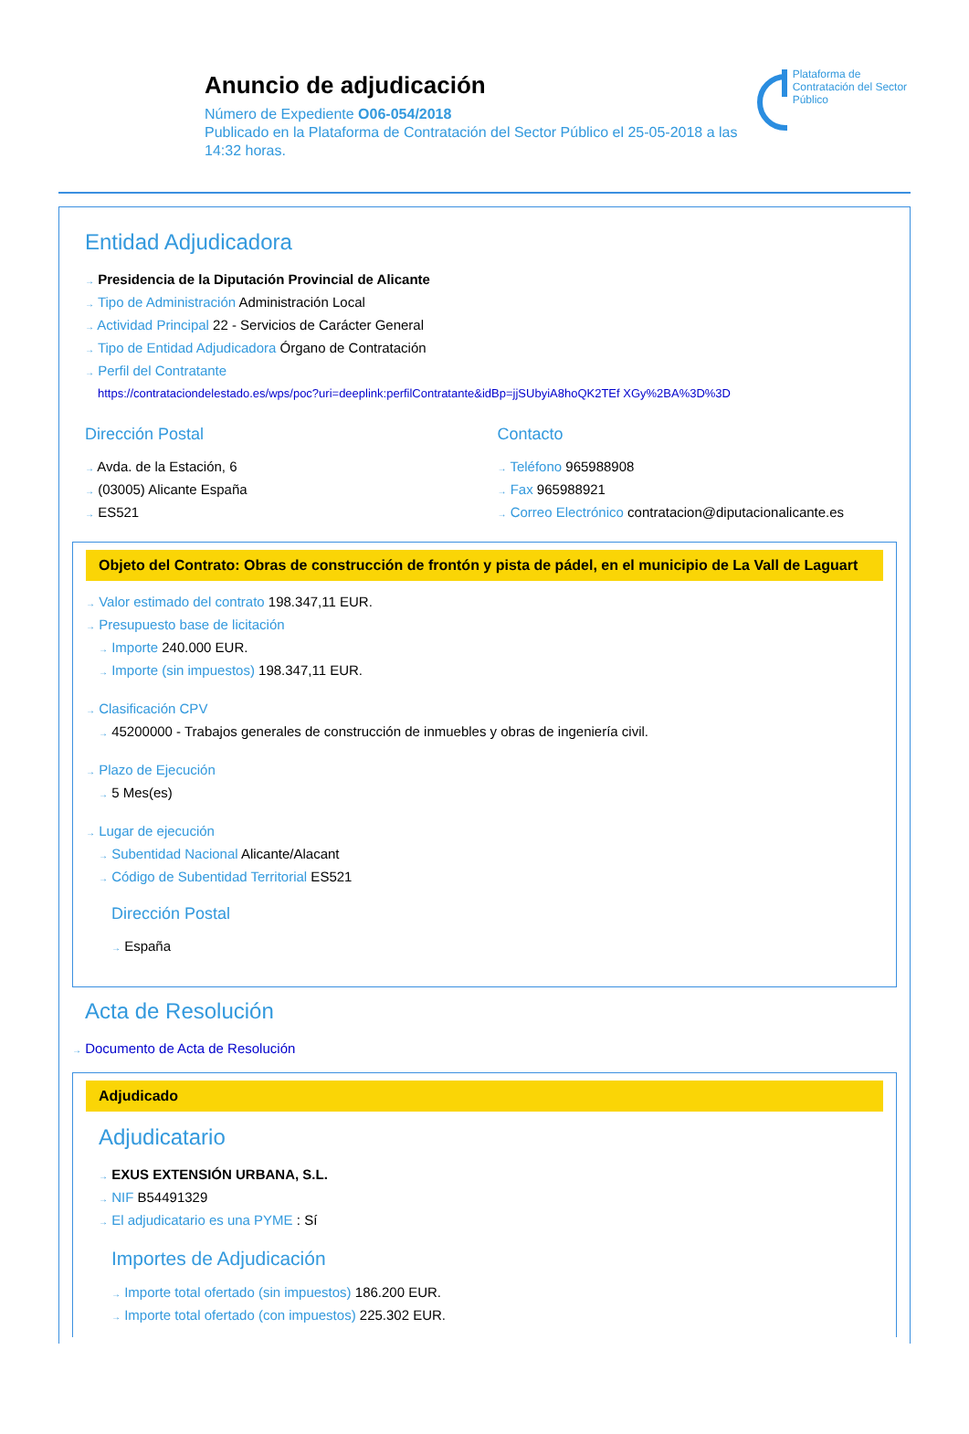Anuncio de adjudicación
Número de Expediente O06-054/2018
Publicado en la Plataforma de Contratación del Sector Público el 25-05-2018 a las 14:32 horas.
Plataforma de Contratación del Sector Público
Entidad Adjudicadora
→ Presidencia de la Diputación Provincial de Alicante
→ Tipo de Administración Administración Local
→ Actividad Principal 22 - Servicios de Carácter General
→ Tipo de Entidad Adjudicadora Órgano de Contratación
→ Perfil del Contratante
https://contrataciondelestado.es/wps/poc?uri=deeplink:perfilContratante&idBp=jjSUbyiA8hoQK2TEf XGy%2BA%3D%3D
Dirección Postal
→ Avda. de la Estación, 6
→ (03005) Alicante España
→ ES521
Contacto
→ Teléfono 965988908
→ Fax 965988921
→ Correo Electrónico contratacion@diputacionalicante.es
Objeto del Contrato: Obras de construcción de frontón y pista de pádel, en el municipio de La Vall de Laguart
→ Valor estimado del contrato 198.347,11 EUR.
→ Presupuesto base de licitación
→ Importe 240.000 EUR.
→ Importe (sin impuestos) 198.347,11 EUR.
→ Clasificación CPV
→ 45200000 - Trabajos generales de construcción de inmuebles y obras de ingeniería civil.
→ Plazo de Ejecución
→ 5 Mes(es)
→ Lugar de ejecución
→ Subentidad Nacional Alicante/Alacant
→ Código de Subentidad Territorial ES521
Dirección Postal
→ España
Acta de Resolución
→ Documento de Acta de Resolución
Adjudicado
Adjudicatario
→ EXUS EXTENSIÓN URBANA, S.L.
→ NIF B54491329
→ El adjudicatario es una PYME : Sí
Importes de Adjudicación
→ Importe total ofertado (sin impuestos) 186.200 EUR.
→ Importe total ofertado (con impuestos) 225.302 EUR.